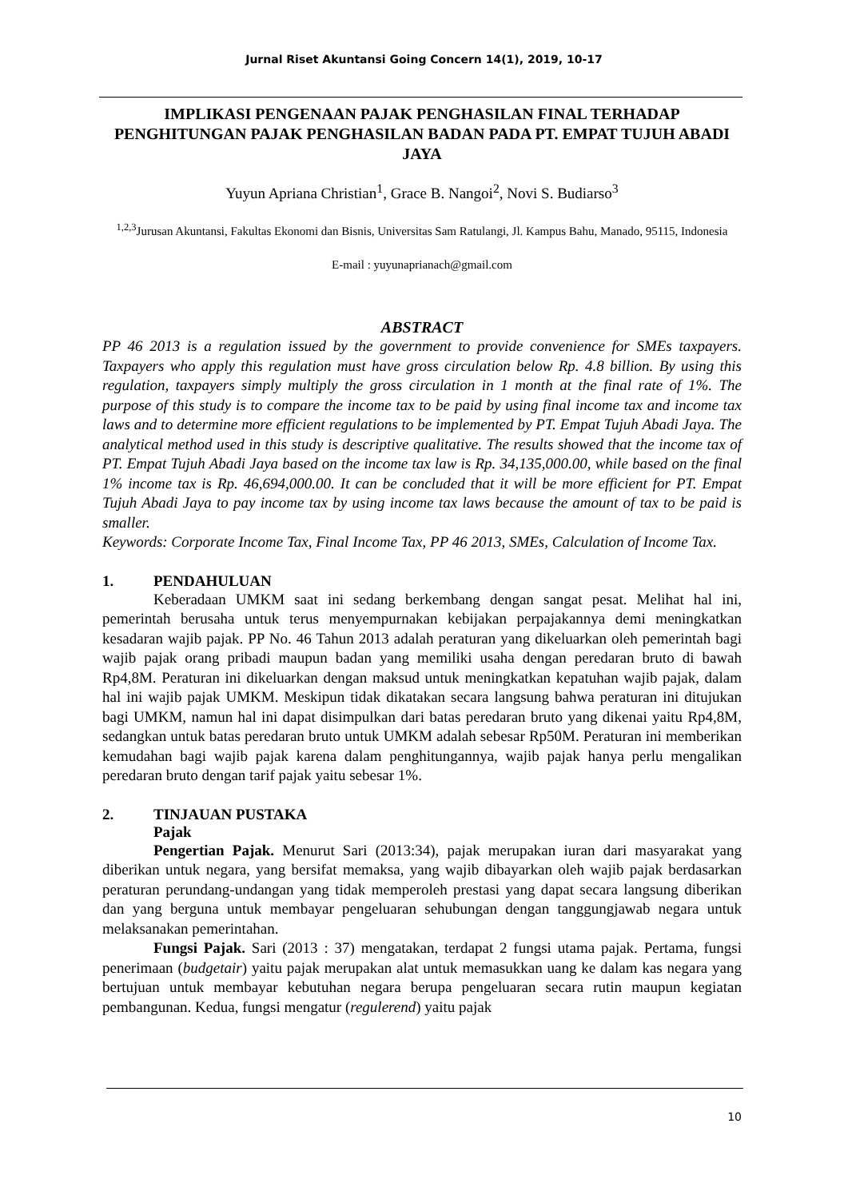Jurnal Riset Akuntansi Going Concern 14(1), 2019, 10-17
IMPLIKASI PENGENAAN PAJAK PENGHASILAN FINAL TERHADAP PENGHITUNGAN PAJAK PENGHASILAN BADAN PADA PT. EMPAT TUJUH ABADI JAYA
Yuyun Apriana Christian<sup>1</sup>, Grace B. Nangoi<sup>2</sup>, Novi S. Budiarso<sup>3</sup>
<sup>1,2,3</sup>Jurusan Akuntansi, Fakultas Ekonomi dan Bisnis, Universitas Sam Ratulangi, Jl. Kampus Bahu, Manado, 95115, Indonesia
E-mail : yuyunaprianach@gmail.com
ABSTRACT
PP 46 2013 is a regulation issued by the government to provide convenience for SMEs taxpayers. Taxpayers who apply this regulation must have gross circulation below Rp. 4.8 billion. By using this regulation, taxpayers simply multiply the gross circulation in 1 month at the final rate of 1%. The purpose of this study is to compare the income tax to be paid by using final income tax and income tax laws and to determine more efficient regulations to be implemented by PT. Empat Tujuh Abadi Jaya. The analytical method used in this study is descriptive qualitative. The results showed that the income tax of PT. Empat Tujuh Abadi Jaya based on the income tax law is Rp. 34,135,000.00, while based on the final 1% income tax is Rp. 46,694,000.00. It can be concluded that it will be more efficient for PT. Empat Tujuh Abadi Jaya to pay income tax by using income tax laws because the amount of tax to be paid is smaller.
Keywords: Corporate Income Tax, Final Income Tax, PP 46 2013, SMEs, Calculation of Income Tax.
1. PENDAHULUAN
Keberadaan UMKM saat ini sedang berkembang dengan sangat pesat. Melihat hal ini, pemerintah berusaha untuk terus menyempurnakan kebijakan perpajakannya demi meningkatkan kesadaran wajib pajak. PP No. 46 Tahun 2013 adalah peraturan yang dikeluarkan oleh pemerintah bagi wajib pajak orang pribadi maupun badan yang memiliki usaha dengan peredaran bruto di bawah Rp4,8M. Peraturan ini dikeluarkan dengan maksud untuk meningkatkan kepatuhan wajib pajak, dalam hal ini wajib pajak UMKM. Meskipun tidak dikatakan secara langsung bahwa peraturan ini ditujukan bagi UMKM, namun hal ini dapat disimpulkan dari batas peredaran bruto yang dikenai yaitu Rp4,8M, sedangkan untuk batas peredaran bruto untuk UMKM adalah sebesar Rp50M. Peraturan ini memberikan kemudahan bagi wajib pajak karena dalam penghitungannya, wajib pajak hanya perlu mengalikan peredaran bruto dengan tarif pajak yaitu sebesar 1%.
2. TINJAUAN PUSTAKA
Pajak
Pengertian Pajak. Menurut Sari (2013:34), pajak merupakan iuran dari masyarakat yang diberikan untuk negara, yang bersifat memaksa, yang wajib dibayarkan oleh wajib pajak berdasarkan peraturan perundang-undangan yang tidak memperoleh prestasi yang dapat secara langsung diberikan dan yang berguna untuk membayar pengeluaran sehubungan dengan tanggungjawab negara untuk melaksanakan pemerintahan.
Fungsi Pajak. Sari (2013 : 37) mengatakan, terdapat 2 fungsi utama pajak. Pertama, fungsi penerimaan (budgetair) yaitu pajak merupakan alat untuk memasukkan uang ke dalam kas negara yang bertujuan untuk membayar kebutuhan negara berupa pengeluaran secara rutin maupun kegiatan pembangunan. Kedua, fungsi mengatur (regulerend) yaitu pajak
10